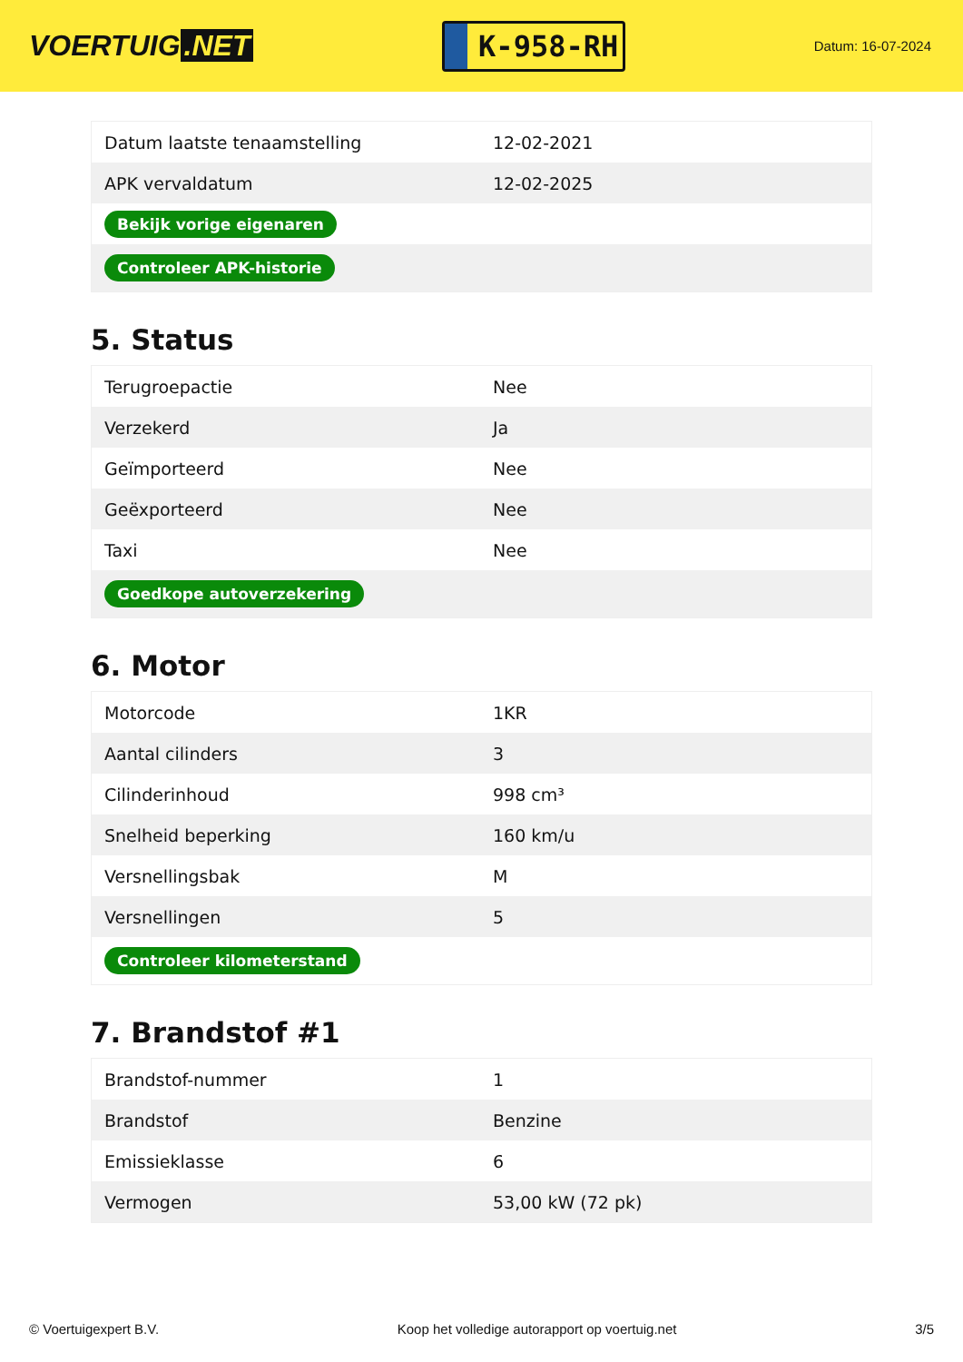VOERTUIG.NET
K-958-RH
Datum: 16-07-2024
| Datum laatste tenaamstelling | 12-02-2021 |
| APK vervaldatum | 12-02-2025 |
| Bekijk vorige eigenaren | |
| Controleer APK-historie | |
5. Status
| Terugroepactie | Nee |
| Verzekerd | Ja |
| Geïmporteerd | Nee |
| Geëxporteerd | Nee |
| Taxi | Nee |
| Goedkope autoverzekering | |
6. Motor
| Motorcode | 1KR |
| Aantal cilinders | 3 |
| Cilinderinhoud | 998 cm³ |
| Snelheid beperking | 160 km/u |
| Versnellingsbak | M |
| Versnellingen | 5 |
| Controleer kilometerstand | |
7. Brandstof #1
| Brandstof-nummer | 1 |
| Brandstof | Benzine |
| Emissieklasse | 6 |
| Vermogen | 53,00 kW (72 pk) |
© Voertuigexpert B.V. Koop het volledige autorapport op voertuig.net 3/5